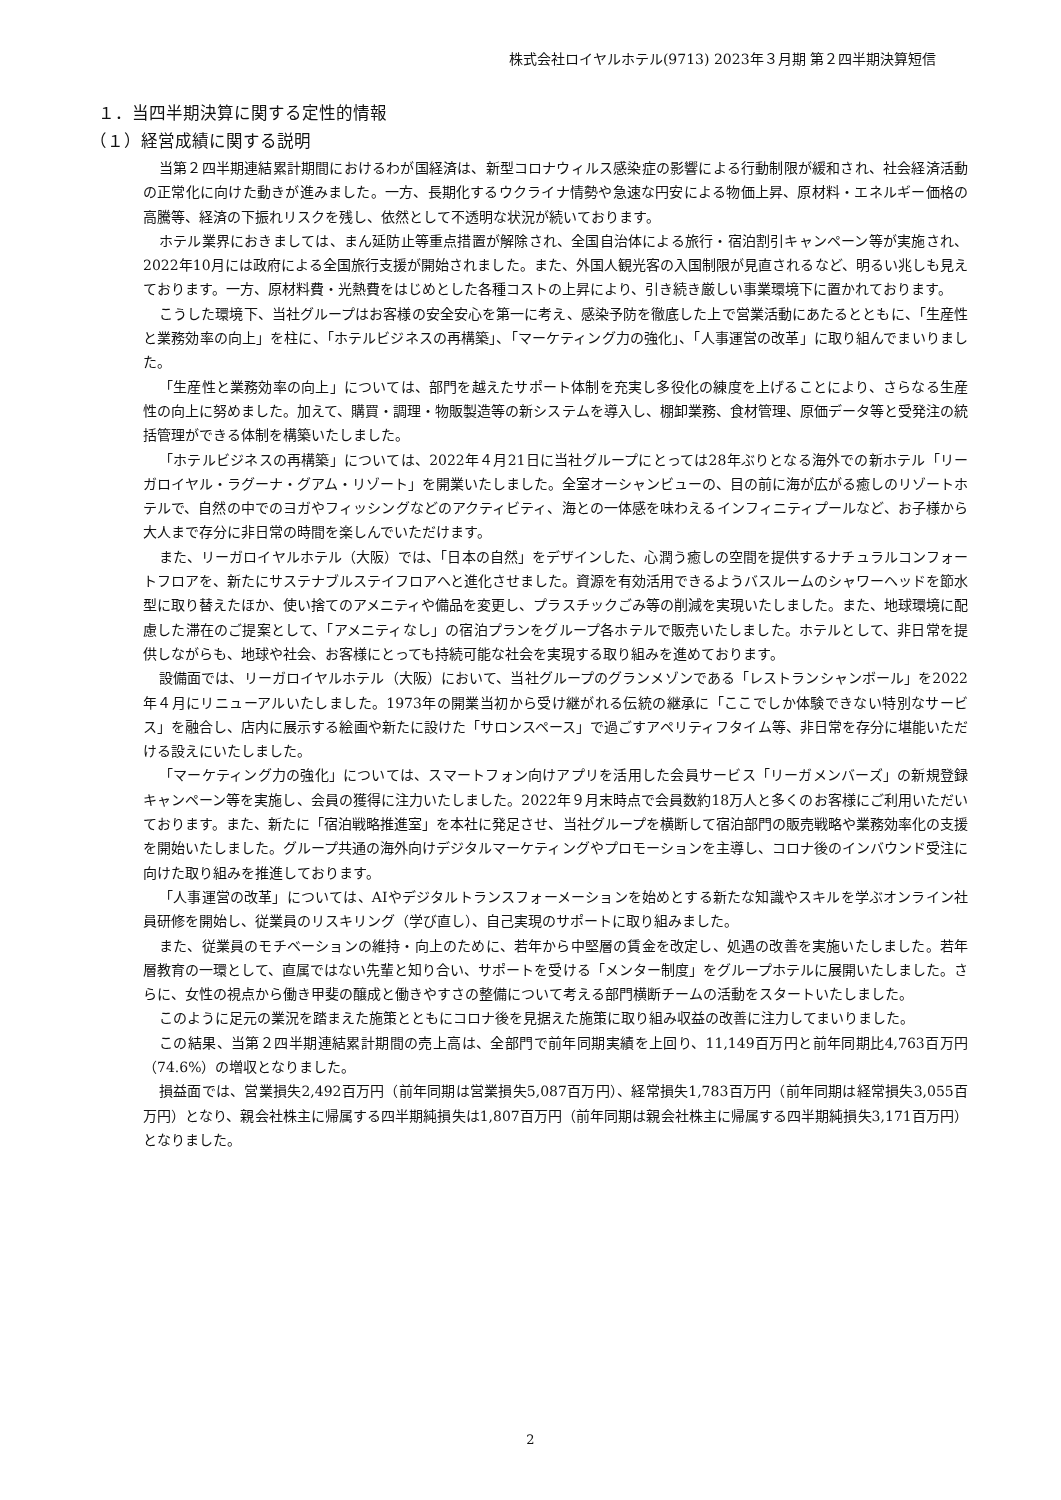株式会社ロイヤルホテル(9713) 2023年３月期 第２四半期決算短信
１．当四半期決算に関する定性的情報
（１）経営成績に関する説明
当第２四半期連結累計期間におけるわが国経済は、新型コロナウィルス感染症の影響による行動制限が緩和され、社会経済活動の正常化に向けた動きが進みました。一方、長期化するウクライナ情勢や急速な円安による物価上昇、原材料・エネルギー価格の高騰等、経済の下振れリスクを残し、依然として不透明な状況が続いております。
ホテル業界におきましては、まん延防止等重点措置が解除され、全国自治体による旅行・宿泊割引キャンペーン等が実施され、2022年10月には政府による全国旅行支援が開始されました。また、外国人観光客の入国制限が見直されるなど、明るい兆しも見えております。一方、原材料費・光熱費をはじめとした各種コストの上昇により、引き続き厳しい事業環境下に置かれております。
こうした環境下、当社グループはお客様の安全安心を第一に考え、感染予防を徹底した上で営業活動にあたるとともに、「生産性と業務効率の向上」を柱に、「ホテルビジネスの再構築」、「マーケティング力の強化」、「人事運営の改革」に取り組んでまいりました。
「生産性と業務効率の向上」については、部門を越えたサポート体制を充実し多役化の練度を上げることにより、さらなる生産性の向上に努めました。加えて、購買・調理・物販製造等の新システムを導入し、棚卸業務、食材管理、原価データ等と受発注の統括管理ができる体制を構築いたしました。
「ホテルビジネスの再構築」については、2022年４月21日に当社グループにとっては28年ぶりとなる海外での新ホテル「リーガロイヤル・ラグーナ・グアム・リゾート」を開業いたしました。全室オーシャンビューの、目の前に海が広がる癒しのリゾートホテルで、自然の中でのヨガやフィッシングなどのアクティビティ、海との一体感を味わえるインフィニティプールなど、お子様から大人まで存分に非日常の時間を楽しんでいただけます。
また、リーガロイヤルホテル（大阪）では、「日本の自然」をデザインした、心潤う癒しの空間を提供するナチュラルコンフォートフロアを、新たにサステナブルステイフロアへと進化させました。資源を有効活用できるようバスルームのシャワーヘッドを節水型に取り替えたほか、使い捨てのアメニティや備品を変更し、プラスチックごみ等の削減を実現いたしました。また、地球環境に配慮した滞在のご提案として、「アメニティなし」の宿泊プランをグループ各ホテルで販売いたしました。ホテルとして、非日常を提供しながらも、地球や社会、お客様にとっても持続可能な社会を実現する取り組みを進めております。
設備面では、リーガロイヤルホテル（大阪）において、当社グループのグランメゾンである「レストランシャンボール」を2022年４月にリニューアルいたしました。1973年の開業当初から受け継がれる伝統の継承に「ここでしか体験できない特別なサービス」を融合し、店内に展示する絵画や新たに設けた「サロンスペース」で過ごすアペリティフタイム等、非日常を存分に堪能いただける設えにいたしました。
「マーケティング力の強化」については、スマートフォン向けアプリを活用した会員サービス「リーガメンバーズ」の新規登録キャンペーン等を実施し、会員の獲得に注力いたしました。2022年９月末時点で会員数約18万人と多くのお客様にご利用いただいております。また、新たに「宿泊戦略推進室」を本社に発足させ、当社グループを横断して宿泊部門の販売戦略や業務効率化の支援を開始いたしました。グループ共通の海外向けデジタルマーケティングやプロモーションを主導し、コロナ後のインバウンド受注に向けた取り組みを推進しております。
「人事運営の改革」については、AIやデジタルトランスフォーメーションを始めとする新たな知識やスキルを学ぶオンライン社員研修を開始し、従業員のリスキリング（学び直し）、自己実現のサポートに取り組みました。
また、従業員のモチベーションの維持・向上のために、若年から中堅層の賃金を改定し、処遇の改善を実施いたしました。若年層教育の一環として、直属ではない先輩と知り合い、サポートを受ける「メンター制度」をグループホテルに展開いたしました。さらに、女性の視点から働き甲斐の醸成と働きやすさの整備について考える部門横断チームの活動をスタートいたしました。
このように足元の業況を踏まえた施策とともにコロナ後を見据えた施策に取り組み収益の改善に注力してまいりました。
この結果、当第２四半期連結累計期間の売上高は、全部門で前年同期実績を上回り、11,149百万円と前年同期比4,763百万円（74.6%）の増収となりました。
損益面では、営業損失2,492百万円（前年同期は営業損失5,087百万円）、経常損失1,783百万円（前年同期は経常損失3,055百万円）となり、親会社株主に帰属する四半期純損失は1,807百万円（前年同期は親会社株主に帰属する四半期純損失3,171百万円）となりました。
2